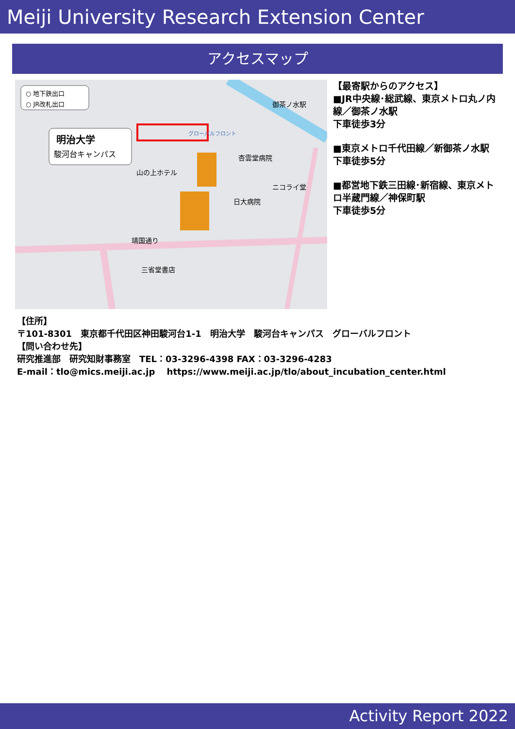Meiji University Research Extension Center
アクセスマップ
○ 地下鉄出口
○ JR改札出口
明治大学
駿河台キャンパス
グローバルフロント
御茶ノ水駅
山の上ホテル
靖国通り
三省堂書店
杏雲堂病院
日大病院
ニコライ堂
【最寄駅からのアクセス】
■JR中央線･総武線、東京メトロ丸ノ内線／御茶ノ水駅
下車徒歩3分
■東京メトロ千代田線／新御茶ノ水駅
下車徒歩5分
■都営地下鉄三田線･新宿線、東京メトロ半蔵門線／神保町駅
下車徒歩5分
【住所】
〒101-8301　東京都千代田区神田駿河台1-1　明治大学　駿河台キャンパス　グローバルフロント
【問い合わせ先】
研究推進部　研究知財事務室　TEL：03-3296-4398 FAX：03-3296-4283
E-mail：tlo@mics.meiji.ac.jp　 https://www.meiji.ac.jp/tlo/about_incubation_center.html
Activity Report 2022